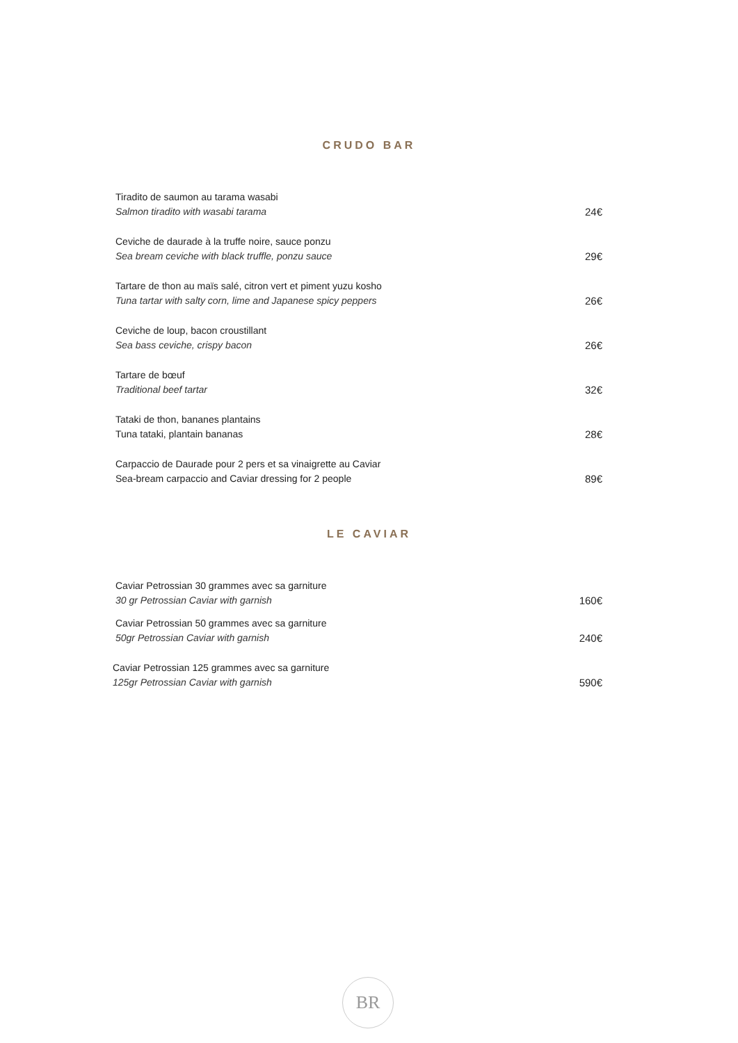CRUDO BAR
Tiradito de saumon au tarama wasabi
Salmon tiradito with wasabi tarama
24€
Ceviche de daurade à la truffe noire, sauce ponzu
Sea bream ceviche with black truffle, ponzu sauce
29€
Tartare de thon au maïs salé, citron vert et piment yuzu kosho
Tuna tartar with salty corn, lime and Japanese spicy peppers
26€
Ceviche de loup, bacon croustillant
Sea bass ceviche, crispy bacon
26€
Tartare de bœuf
Traditional beef tartar
32€
Tataki de thon, bananes plantains
Tuna tataki, plantain bananas
28€
Carpaccio de Daurade pour 2 pers et sa vinaigrette au Caviar
Sea-bream carpaccio and Caviar dressing for 2 people
89€
LE CAVIAR
Caviar Petrossian 30 grammes avec sa garniture
30 gr Petrossian Caviar with garnish
160€
Caviar Petrossian 50 grammes avec sa garniture
50gr Petrossian Caviar with garnish
240€
Caviar Petrossian 125 grammes avec sa garniture
125gr Petrossian Caviar with garnish
590€
BR